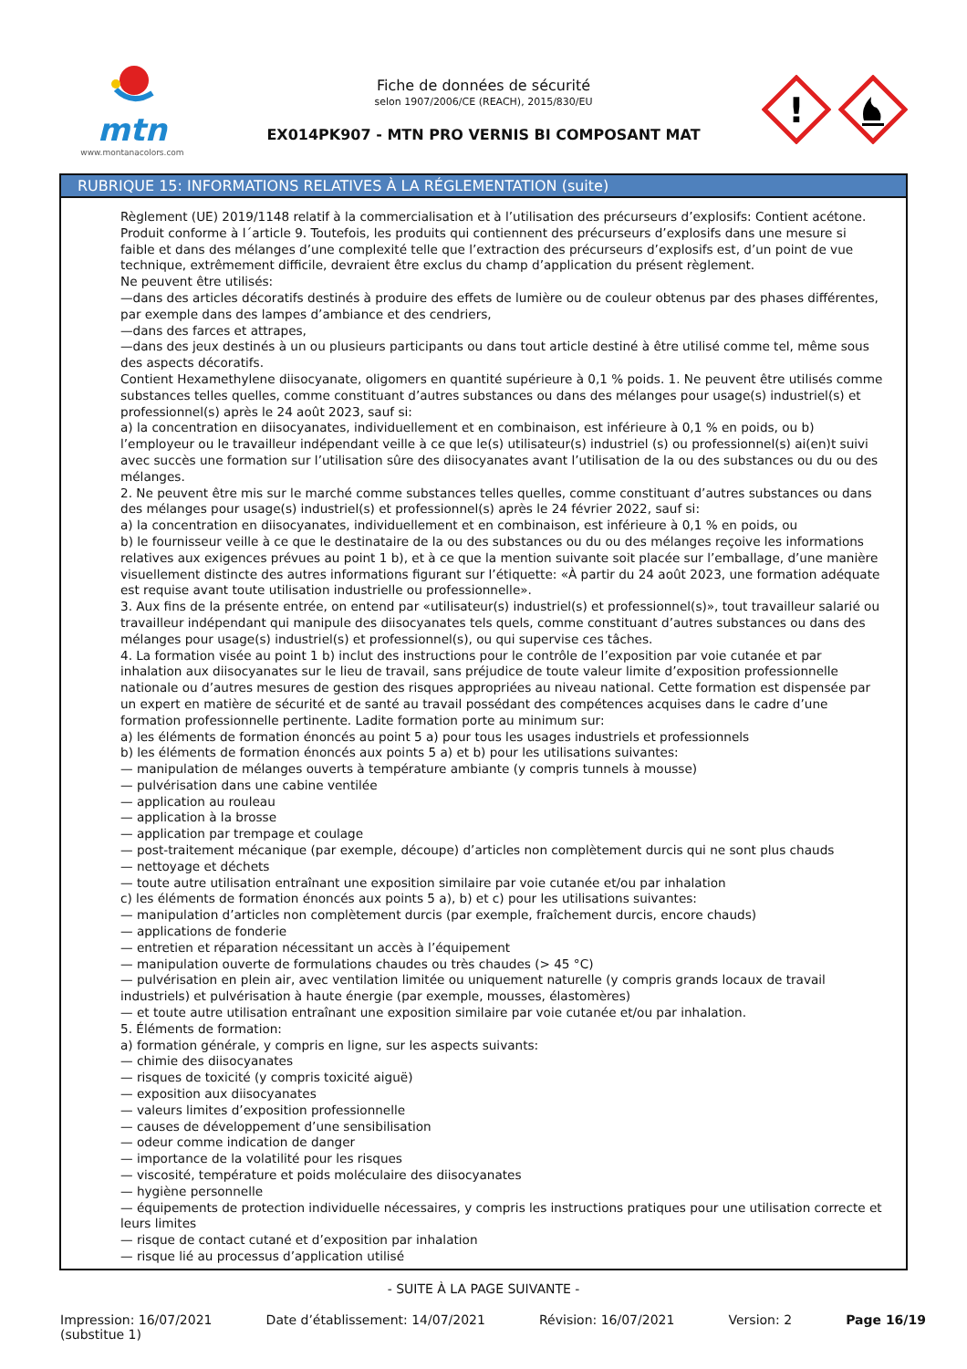mtn
www.montanacolors.com
Fiche de données de sécurité
selon 1907/2006/CE (REACH), 2015/830/EU
EX014PK907 - MTN PRO VERNIS BI COMPOSANT MAT
!
RUBRIQUE 15: INFORMATIONS RELATIVES À LA RÉGLEMENTATION (suite)
Règlement (UE) 2019/1148 relatif à la commercialisation et à l’utilisation des précurseurs d’explosifs: Contient acétone. Produit conforme à l´article 9. Toutefois, les produits qui contiennent des précurseurs d’explosifs dans une mesure si faible et dans des mélanges d’une complexité telle que l’extraction des précurseurs d’explosifs est, d’un point de vue technique, extrêmement difficile, devraient être exclus du champ d’application du présent règlement.
Ne peuvent être utilisés:
—dans des articles décoratifs destinés à produire des effets de lumière ou de couleur obtenus par des phases différentes, par exemple dans des lampes d’ambiance et des cendriers,
—dans des farces et attrapes,
—dans des jeux destinés à un ou plusieurs participants ou dans tout article destiné à être utilisé comme tel, même sous des aspects décoratifs.
Contient Hexamethylene diisocyanate, oligomers en quantité supérieure à 0,1 % poids. 1. Ne peuvent être utilisés comme substances telles quelles, comme constituant d’autres substances ou dans des mélanges pour usage(s) industriel(s) et professionnel(s) après le 24 août 2023, sauf si:
a) la concentration en diisocyanates, individuellement et en combinaison, est inférieure à 0,1 % en poids, ou b) l’employeur ou le travailleur indépendant veille à ce que le(s) utilisateur(s) industriel (s) ou professionnel(s) ai(en)t suivi avec succès une formation sur l’utilisation sûre des diisocyanates avant l’utilisation de la ou des substances ou du ou des mélanges.
2. Ne peuvent être mis sur le marché comme substances telles quelles, comme constituant d’autres substances ou dans des mélanges pour usage(s) industriel(s) et professionnel(s) après le 24 février 2022, sauf si:
a) la concentration en diisocyanates, individuellement et en combinaison, est inférieure à 0,1 % en poids, ou
b) le fournisseur veille à ce que le destinataire de la ou des substances ou du ou des mélanges reçoive les informations relatives aux exigences prévues au point 1 b), et à ce que la mention suivante soit placée sur l’emballage, d’une manière visuellement distincte des autres informations figurant sur l’étiquette: «À partir du 24 août 2023, une formation adéquate est requise avant toute utilisation industrielle ou professionnelle».
3. Aux fins de la présente entrée, on entend par «utilisateur(s) industriel(s) et professionnel(s)», tout travailleur salarié ou travailleur indépendant qui manipule des diisocyanates tels quels, comme constituant d’autres substances ou dans des mélanges pour usage(s) industriel(s) et professionnel(s), ou qui supervise ces tâches.
4. La formation visée au point 1 b) inclut des instructions pour le contrôle de l’exposition par voie cutanée et par inhalation aux diisocyanates sur le lieu de travail, sans préjudice de toute valeur limite d’exposition professionnelle nationale ou d’autres mesures de gestion des risques appropriées au niveau national. Cette formation est dispensée par un expert en matière de sécurité et de santé au travail possédant des compétences acquises dans le cadre d’une formation professionnelle pertinente. Ladite formation porte au minimum sur:
a) les éléments de formation énoncés au point 5 a) pour tous les usages industriels et professionnels
b) les éléments de formation énoncés aux points 5 a) et b) pour les utilisations suivantes:
— manipulation de mélanges ouverts à température ambiante (y compris tunnels à mousse)
— pulvérisation dans une cabine ventilée
— application au rouleau
— application à la brosse
— application par trempage et coulage
— post-traitement mécanique (par exemple, découpe) d’articles non complètement durcis qui ne sont plus chauds
— nettoyage et déchets
— toute autre utilisation entraînant une exposition similaire par voie cutanée et/ou par inhalation
c) les éléments de formation énoncés aux points 5 a), b) et c) pour les utilisations suivantes:
— manipulation d’articles non complètement durcis (par exemple, fraîchement durcis, encore chauds)
— applications de fonderie
— entretien et réparation nécessitant un accès à l’équipement
— manipulation ouverte de formulations chaudes ou très chaudes (> 45 °C)
— pulvérisation en plein air, avec ventilation limitée ou uniquement naturelle (y compris grands locaux de travail industriels) et pulvérisation à haute énergie (par exemple, mousses, élastomères)
— et toute autre utilisation entraînant une exposition similaire par voie cutanée et/ou par inhalation.
5. Éléments de formation:
a) formation générale, y compris en ligne, sur les aspects suivants:
— chimie des diisocyanates
— risques de toxicité (y compris toxicité aiguë)
— exposition aux diisocyanates
— valeurs limites d’exposition professionnelle
— causes de développement d’une sensibilisation
— odeur comme indication de danger
— importance de la volatilité pour les risques
— viscosité, température et poids moléculaire des diisocyanates
— hygiène personnelle
— équipements de protection individuelle nécessaires, y compris les instructions pratiques pour une utilisation correcte et leurs limites
— risque de contact cutané et d’exposition par inhalation
— risque lié au processus d’application utilisé
- SUITE À LA PAGE SUIVANTE -
Impression: 16/07/2021
(substitue 1)
Date d’établissement: 14/07/2021
Révision: 16/07/2021 Version: 2 Page 16/19